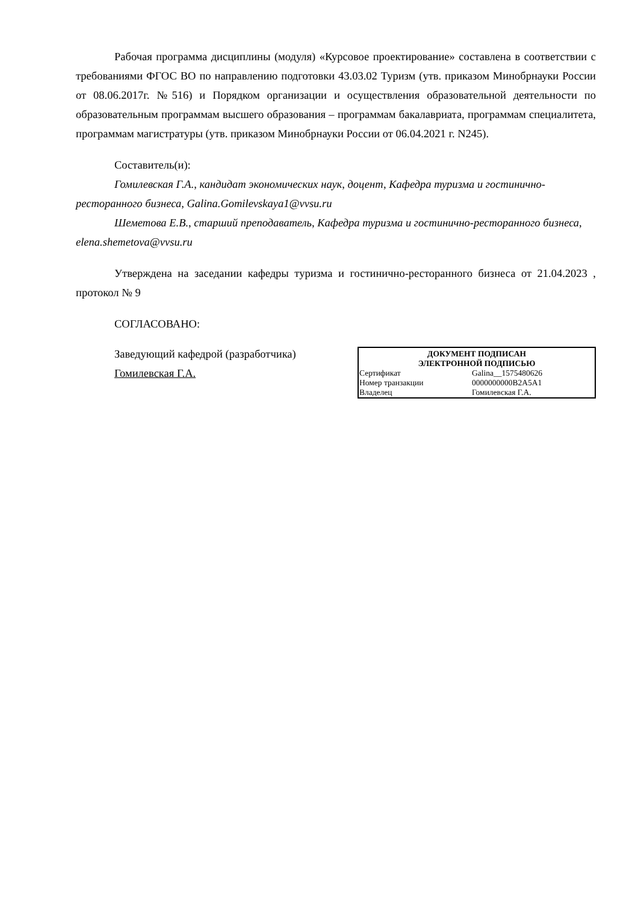Рабочая программа дисциплины (модуля) «Курсовое проектирование» составлена в соответствии с требованиями ФГОС ВО по направлению подготовки 43.03.02 Туризм (утв. приказом Минобрнауки России от 08.06.2017г. №516) и Порядком организации и осуществления образовательной деятельности по образовательным программам высшего образования – программам бакалавриата, программам специалитета, программам магистратуры (утв. приказом Минобрнауки России от 06.04.2021 г. N245).
Составитель(и):
Гомилевская Г.А., кандидат экономических наук, доцент, Кафедра туризма и гостинично-ресторанного бизнеса, Galina.Gomilevskaya1@vvsu.ru
Шеметова Е.В., старший преподаватель, Кафедра туризма и гостинично-ресторанного бизнеса, elena.shemetova@vvsu.ru
Утверждена на заседании кафедры туризма и гостинично-ресторанного бизнеса от 21.04.2023 , протокол № 9
СОГЛАСОВАНО:
Заведующий кафедрой (разработчика)
Гомилевская Г.А.
| ДОКУМЕНТ ПОДПИСАН ЭЛЕКТРОННОЙ ПОДПИСЬЮ | |
| --- | --- |
| Сертификат | Galina__1575480626 |
| Номер транзакции | 0000000000B2A5A1 |
| Владелец | Гомилевская Г.А. |